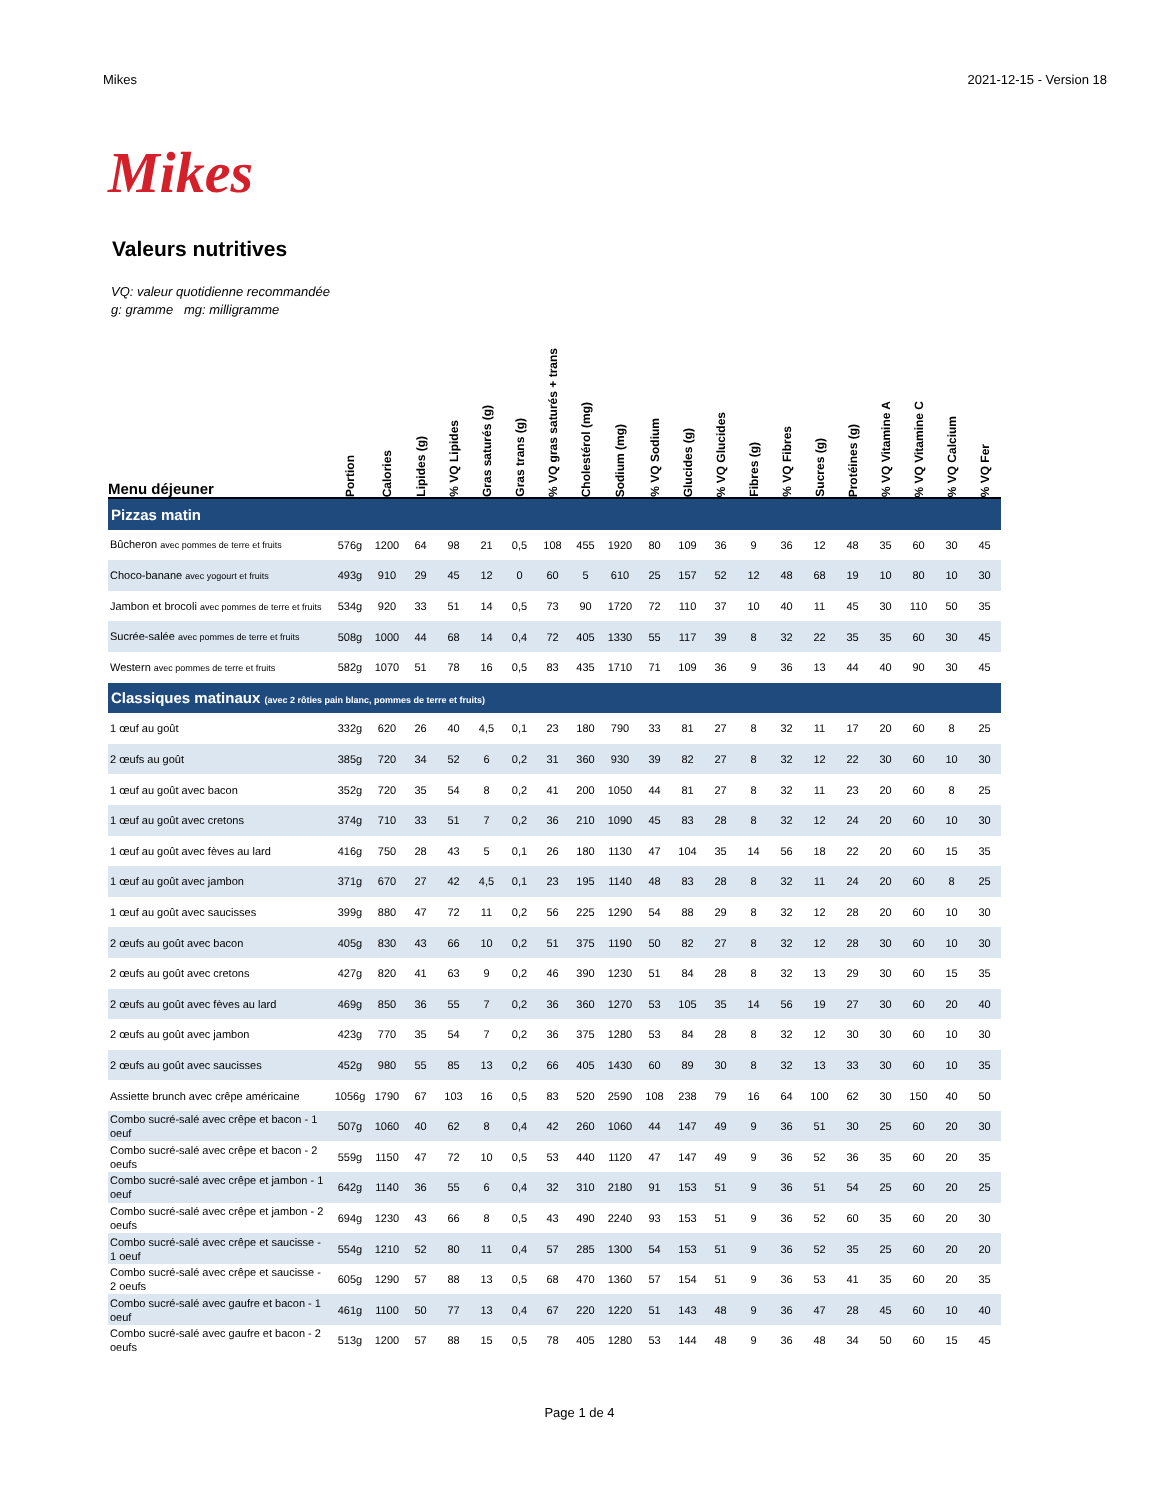Mikes 2021-12-15 - Version 18
Mikes
Valeurs nutritives
VQ: valeur quotidienne recommandée
g: gramme mg: milligramme
| Menu déjeuner | Portion | Calories | Lipides (g) | % VQ Lipides | Gras saturés (g) | Gras trans (g) | % VQ gras saturés + trans | Cholestérol (mg) | Sodium (mg) | % VQ Sodium | Glucides (g) | % VQ Glucides | Fibres (g) | % VQ Fibres | Sucres (g) | Protéines (g) | % VQ Vitamine A | % VQ Vitamine C | % VQ Calcium | % VQ Fer |
| --- | --- | --- | --- | --- | --- | --- | --- | --- | --- | --- | --- | --- | --- | --- | --- | --- | --- | --- | --- | --- |
| Pizzas matin | | | | | | | | | | | | | | | | | | | | |
| Bûcheron avec pommes de terre et fruits | 576g | 1200 | 64 | 98 | 21 | 0,5 | 108 | 455 | 1920 | 80 | 109 | 36 | 9 | 36 | 12 | 48 | 35 | 60 | 30 | 45 |
| Choco-banane avec yogourt et fruits | 493g | 910 | 29 | 45 | 12 | 0 | 60 | 5 | 610 | 25 | 157 | 52 | 12 | 48 | 68 | 19 | 10 | 80 | 10 | 30 |
| Jambon et brocoli avec pommes de terre et fruits | 534g | 920 | 33 | 51 | 14 | 0,5 | 73 | 90 | 1720 | 72 | 110 | 37 | 10 | 40 | 11 | 45 | 30 | 110 | 50 | 35 |
| Sucrée-salée avec pommes de terre et fruits | 508g | 1000 | 44 | 68 | 14 | 0,4 | 72 | 405 | 1330 | 55 | 117 | 39 | 8 | 32 | 22 | 35 | 35 | 60 | 30 | 45 |
| Western avec pommes de terre et fruits | 582g | 1070 | 51 | 78 | 16 | 0,5 | 83 | 435 | 1710 | 71 | 109 | 36 | 9 | 36 | 13 | 44 | 40 | 90 | 30 | 45 |
| Classiques matinaux (avec 2 rôties pain blanc, pommes de terre et fruits) | | | | | | | | | | | | | | | | | | | | |
| 1 œuf au goût | 332g | 620 | 26 | 40 | 4,5 | 0,1 | 23 | 180 | 790 | 33 | 81 | 27 | 8 | 32 | 11 | 17 | 20 | 60 | 8 | 25 |
| 2 œufs au goût | 385g | 720 | 34 | 52 | 6 | 0,2 | 31 | 360 | 930 | 39 | 82 | 27 | 8 | 32 | 12 | 22 | 30 | 60 | 10 | 30 |
| 1 œuf au goût avec bacon | 352g | 720 | 35 | 54 | 8 | 0,2 | 41 | 200 | 1050 | 44 | 81 | 27 | 8 | 32 | 11 | 23 | 20 | 60 | 8 | 25 |
| 1 œuf au goût avec cretons | 374g | 710 | 33 | 51 | 7 | 0,2 | 36 | 210 | 1090 | 45 | 83 | 28 | 8 | 32 | 12 | 24 | 20 | 60 | 10 | 30 |
| 1 œuf au goût avec fèves au lard | 416g | 750 | 28 | 43 | 5 | 0,1 | 26 | 180 | 1130 | 47 | 104 | 35 | 14 | 56 | 18 | 22 | 20 | 60 | 15 | 35 |
| 1 œuf au goût avec jambon | 371g | 670 | 27 | 42 | 4,5 | 0,1 | 23 | 195 | 1140 | 48 | 83 | 28 | 8 | 32 | 11 | 24 | 20 | 60 | 8 | 25 |
| 1 œuf au goût avec saucisses | 399g | 880 | 47 | 72 | 11 | 0,2 | 56 | 225 | 1290 | 54 | 88 | 29 | 8 | 32 | 12 | 28 | 20 | 60 | 10 | 30 |
| 2 œufs au goût avec bacon | 405g | 830 | 43 | 66 | 10 | 0,2 | 51 | 375 | 1190 | 50 | 82 | 27 | 8 | 32 | 12 | 28 | 30 | 60 | 10 | 30 |
| 2 œufs au goût avec cretons | 427g | 820 | 41 | 63 | 9 | 0,2 | 46 | 390 | 1230 | 51 | 84 | 28 | 8 | 32 | 13 | 29 | 30 | 60 | 15 | 35 |
| 2 œufs au goût avec fèves au lard | 469g | 850 | 36 | 55 | 7 | 0,2 | 36 | 360 | 1270 | 53 | 105 | 35 | 14 | 56 | 19 | 27 | 30 | 60 | 20 | 40 |
| 2 œufs au goût avec jambon | 423g | 770 | 35 | 54 | 7 | 0,2 | 36 | 375 | 1280 | 53 | 84 | 28 | 8 | 32 | 12 | 30 | 30 | 60 | 10 | 30 |
| 2 œufs au goût avec saucisses | 452g | 980 | 55 | 85 | 13 | 0,2 | 66 | 405 | 1430 | 60 | 89 | 30 | 8 | 32 | 13 | 33 | 30 | 60 | 10 | 35 |
| Assiette brunch avec crêpe américaine | 1056g | 1790 | 67 | 103 | 16 | 0,5 | 83 | 520 | 2590 | 108 | 238 | 79 | 16 | 64 | 100 | 62 | 30 | 150 | 40 | 50 |
| Combo sucré-salé avec crêpe et bacon - 1 oeuf | 507g | 1060 | 40 | 62 | 8 | 0,4 | 42 | 260 | 1060 | 44 | 147 | 49 | 9 | 36 | 51 | 30 | 25 | 60 | 20 | 30 |
| Combo sucré-salé avec crêpe et bacon - 2 oeufs | 559g | 1150 | 47 | 72 | 10 | 0,5 | 53 | 440 | 1120 | 47 | 147 | 49 | 9 | 36 | 52 | 36 | 35 | 60 | 20 | 35 |
| Combo sucré-salé avec crêpe et jambon - 1 oeuf | 642g | 1140 | 36 | 55 | 6 | 0,4 | 32 | 310 | 2180 | 91 | 153 | 51 | 9 | 36 | 51 | 54 | 25 | 60 | 20 | 25 |
| Combo sucré-salé avec crêpe et jambon - 2 oeufs | 694g | 1230 | 43 | 66 | 8 | 0,5 | 43 | 490 | 2240 | 93 | 153 | 51 | 9 | 36 | 52 | 60 | 35 | 60 | 20 | 30 |
| Combo sucré-salé avec crêpe et saucisse - 1 oeuf | 554g | 1210 | 52 | 80 | 11 | 0,4 | 57 | 285 | 1300 | 54 | 153 | 51 | 9 | 36 | 52 | 35 | 25 | 60 | 20 | 20 |
| Combo sucré-salé avec crêpe et saucisse - 2 oeufs | 605g | 1290 | 57 | 88 | 13 | 0,5 | 68 | 470 | 1360 | 57 | 154 | 51 | 9 | 36 | 53 | 41 | 35 | 60 | 20 | 35 |
| Combo sucré-salé avec gaufre et bacon - 1 oeuf | 461g | 1100 | 50 | 77 | 13 | 0,4 | 67 | 220 | 1220 | 51 | 143 | 48 | 9 | 36 | 47 | 28 | 45 | 60 | 10 | 40 |
| Combo sucré-salé avec gaufre et bacon - 2 oeufs | 513g | 1200 | 57 | 88 | 15 | 0,5 | 78 | 405 | 1280 | 53 | 144 | 48 | 9 | 36 | 48 | 34 | 50 | 60 | 15 | 45 |
Page 1 de 4